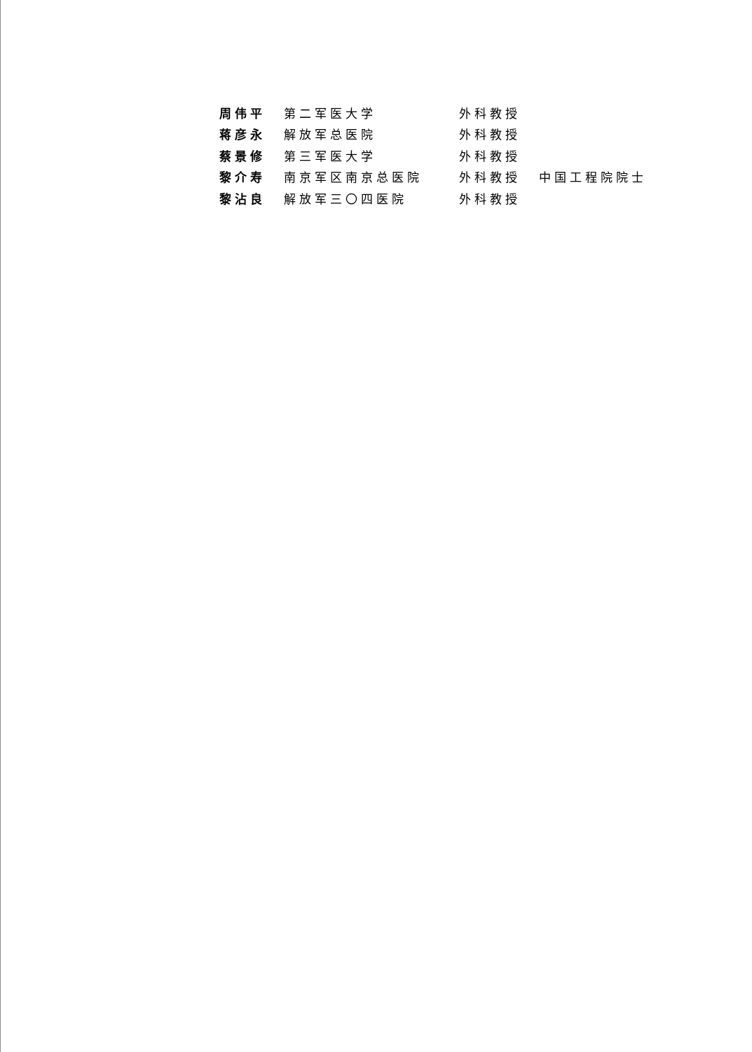| 周伟平 | 第二军医大学 | 外科教授 | |
| 蒋彦永 | 解放军总医院 | 外科教授 | |
| 蔡景修 | 第三军医大学 | 外科教授 | |
| 黎介寿 | 南京军区南京总医院 | 外科教授 | 中国工程院院士 |
| 黎沾良 | 解放军三〇四医院 | 外科教授 | |